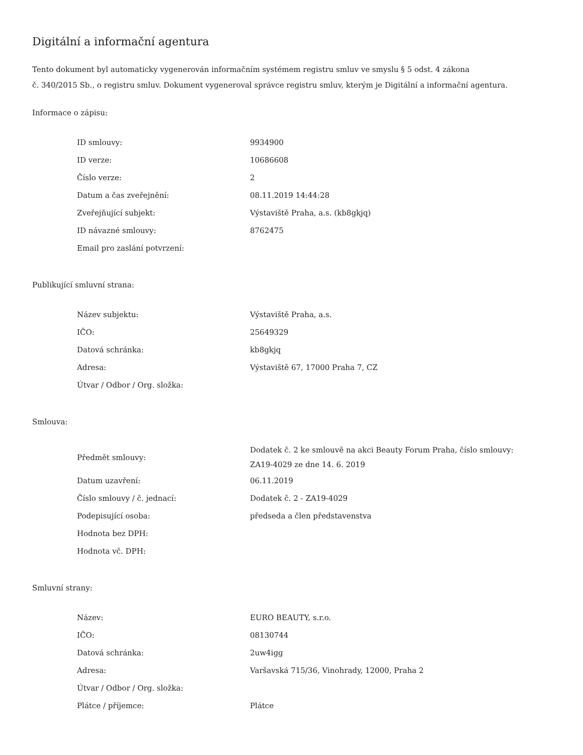Digitální a informační agentura
Tento dokument byl automaticky vygenerován informačním systémem registru smluv ve smyslu § 5 odst. 4 zákona
č. 340/2015 Sb., o registru smluv. Dokument vygeneroval správce registru smluv, kterým je Digitální a informační agentura.
Informace o zápisu:
| ID smlouvy: | 9934900 |
| ID verze: | 10686608 |
| Číslo verze: | 2 |
| Datum a čas zveřejnění: | 08.11.2019 14:44:28 |
| Zveřejňující subjekt: | Výstaviště Praha, a.s. (kb8gkjq) |
| ID návazné smlouvy: | 8762475 |
| Email pro zaslání potvrzení: | |
Publikující smluvní strana:
| Název subjektu: | Výstaviště Praha, a.s. |
| IČO: | 25649329 |
| Datová schránka: | kb8gkjq |
| Adresa: | Výstaviště 67, 17000 Praha 7, CZ |
| Útvar / Odbor / Org. složka: | |
Smlouva:
| Předmět smlouvy: | Dodatek č. 2 ke smlouvě na akci Beauty Forum Praha, číslo smlouvy: ZA19-4029 ze dne 14. 6. 2019 |
| Datum uzavření: | 06.11.2019 |
| Číslo smlouvy / č. jednací: | Dodatek č. 2 - ZA19-4029 |
| Podepisující osoba: | předseda a člen představenstva |
| Hodnota bez DPH: | |
| Hodnota vč. DPH: | |
Smluvní strany:
| Název: | EURO BEAUTY, s.r.o. |
| IČO: | 08130744 |
| Datová schránka: | 2uw4igg |
| Adresa: | Varšavská 715/36, Vinohrady, 12000, Praha 2 |
| Útvar / Odbor / Org. složka: | |
| Plátce / příjemce: | Plátce |